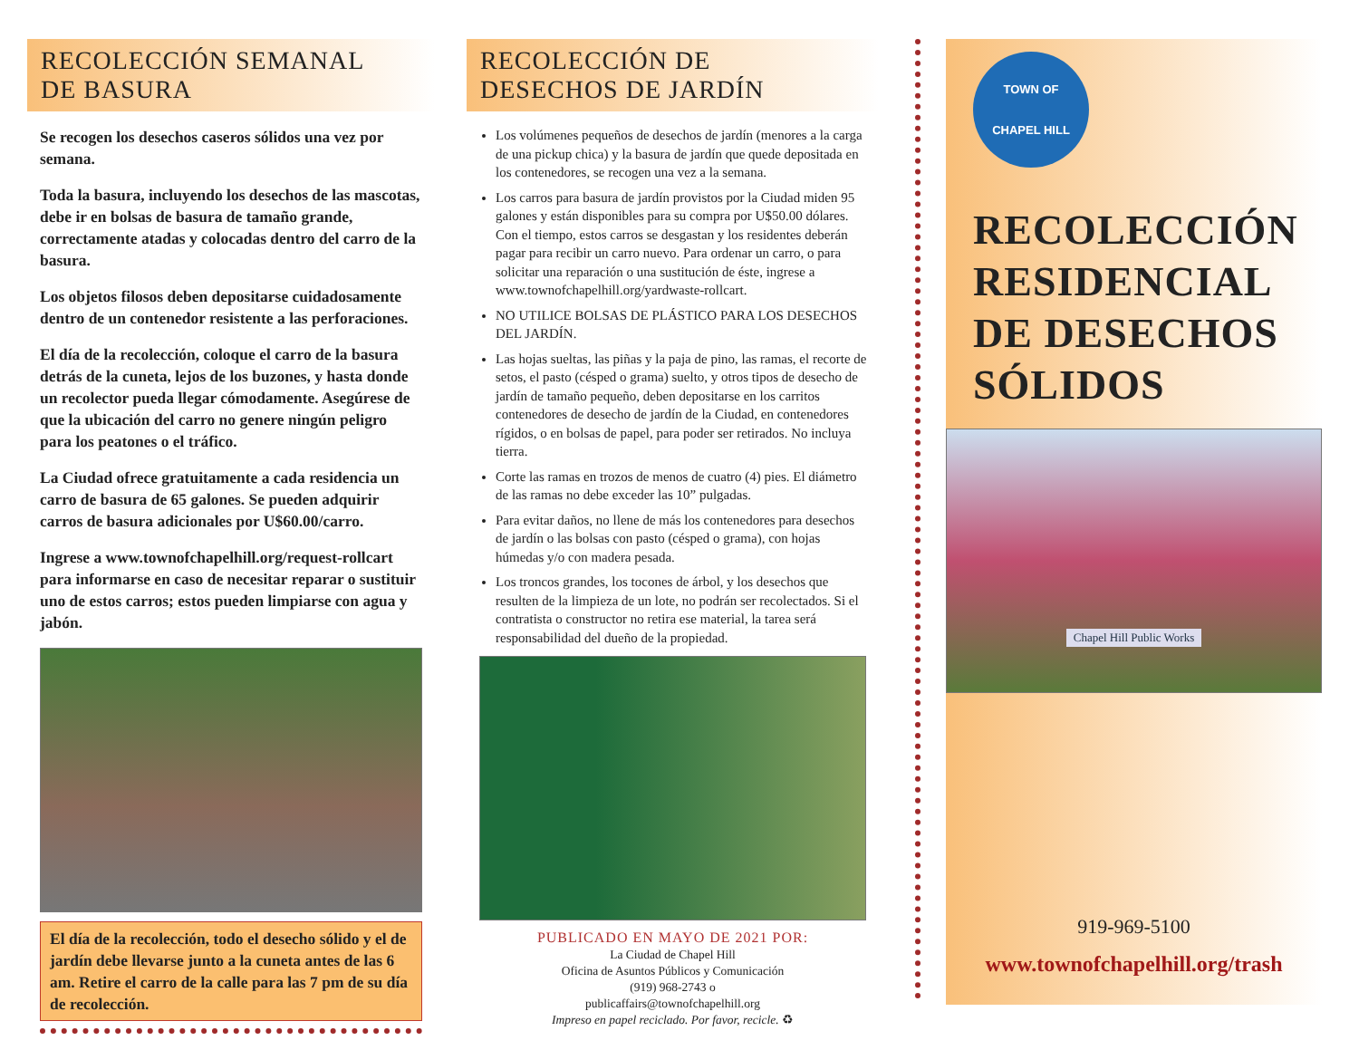RECOLECCIÓN SEMANAL
DE BASURA
Se recogen los desechos caseros sólidos una vez por semana.
Toda la basura, incluyendo los desechos de las mascotas, debe ir en bolsas de basura de tamaño grande, correctamente atadas y colocadas dentro del carro de la basura.
Los objetos filosos deben depositarse cuidadosamente dentro de un contenedor resistente a las perforaciones.
El día de la recolección, coloque el carro de la basura detrás de la cuneta, lejos de los buzones, y hasta donde un recolector pueda llegar cómodamente. Asegúrese de que la ubicación del carro no genere ningún peligro para los peatones o el tráfico.
La Ciudad ofrece gratuitamente a cada residencia un carro de basura de 65 galones. Se pueden adquirir carros de basura adicionales por U$60.00/carro.
Ingrese a www.townofchapelhill.org/request-rollcart para informarse en caso de necesitar reparar o sustituir uno de estos carros; estos pueden limpiarse con agua y jabón.
El día de la recolección, todo el desecho sólido y el de jardín debe llevarse junto a la cuneta antes de las 6 am. Retire el carro de la calle para las 7 pm de su día de recolección.
RECOLECCIÓN DE
DESECHOS DE JARDÍN
Los volúmenes pequeños de desechos de jardín (menores a la carga de una pickup chica) y la basura de jardín que quede depositada en los contenedores, se recogen una vez a la semana.
Los carros para basura de jardín provistos por la Ciudad miden 95 galones y están disponibles para su compra por U$50.00 dólares. Con el tiempo, estos carros se desgastan y los residentes deberán pagar para recibir un carro nuevo. Para ordenar un carro, o para solicitar una reparación o una sustitución de éste, ingrese a www.townofchapelhill.org/yardwaste-rollcart.
NO UTILICE BOLSAS DE PLÁSTICO PARA LOS DESECHOS DEL JARDÍN.
Las hojas sueltas, las piñas y la paja de pino, las ramas, el recorte de setos, el pasto (césped o grama) suelto, y otros tipos de desecho de jardín de tamaño pequeño, deben depositarse en los carritos contenedores de desecho de jardín de la Ciudad, en contenedores rígidos, o en bolsas de papel, para poder ser retirados. No incluya tierra.
Corte las ramas en trozos de menos de cuatro (4) pies. El diámetro de las ramas no debe exceder las 10” pulgadas.
Para evitar daños, no llene de más los contenedores para desechos de jardín o las bolsas con pasto (césped o grama), con hojas húmedas y/o con madera pesada.
Los troncos grandes, los tocones de árbol, y los desechos que resulten de la limpieza de un lote, no podrán ser recolectados. Si el contratista o constructor no retira ese material, la tarea será responsabilidad del dueño de la propiedad.
PUBLICADO EN MAYO DE 2021 POR:
La Ciudad de Chapel Hill
Oficina de Asuntos Públicos y Comunicación
(919) 968-2743 o
publicaffairs@townofchapelhill.org
Impreso en papel reciclado. Por favor, recicle. ♻
TOWN OF
CHAPEL HILL
RECOLECCIÓN
RESIDENCIAL
DE DESECHOS
SÓLIDOS
Chapel Hill Public Works
919-969-5100
www.townofchapelhill.org/trash